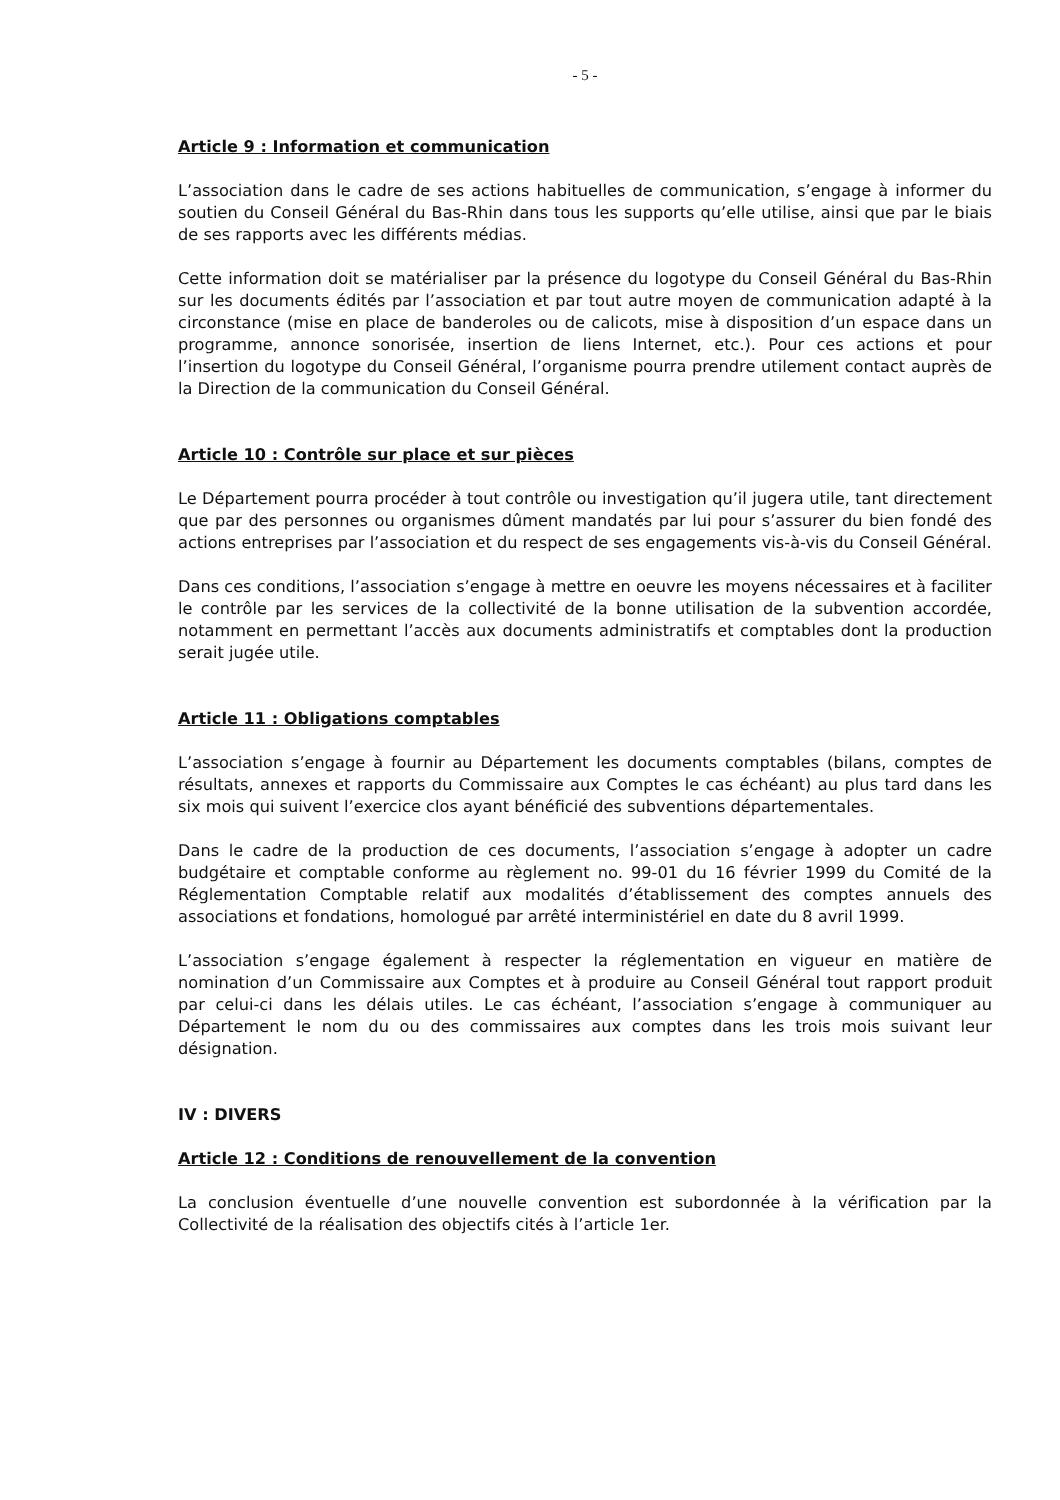- 5 -
Article 9 : Information et communication
L’association dans le cadre de ses actions habituelles de communication, s’engage à informer du soutien du Conseil Général du Bas-Rhin dans tous les supports qu’elle utilise, ainsi que par le biais de ses rapports avec les différents médias.
Cette information doit se matérialiser par la présence du logotype du Conseil Général du Bas-Rhin sur les documents édités par l’association et par tout autre moyen de communication adapté à la circonstance (mise en place de banderoles ou de calicots, mise à disposition d’un espace dans un programme, annonce sonorisée, insertion de liens Internet, etc.). Pour ces actions et pour l’insertion du logotype du Conseil Général, l’organisme pourra prendre utilement contact auprès de la Direction de la communication du Conseil Général.
Article 10 : Contrôle sur place et sur pièces
Le Département pourra procéder à tout contrôle ou investigation qu’il jugera utile, tant directement que par des personnes ou organismes dûment mandatés par lui pour s’assurer du bien fondé des actions entreprises par l’association et du respect de ses engagements vis-à-vis du Conseil Général.
Dans ces conditions, l’association s’engage à mettre en oeuvre les moyens nécessaires et à faciliter le contrôle par les services de la collectivité de la bonne utilisation de la subvention accordée, notamment en permettant l’accès aux documents administratifs et comptables dont la production serait jugée utile.
Article 11 : Obligations comptables
L’association s’engage à fournir au Département les documents comptables (bilans, comptes de résultats, annexes et rapports du Commissaire aux Comptes le cas échéant) au plus tard dans les six mois qui suivent l’exercice clos ayant bénéficié des subventions départementales.
Dans le cadre de la production de ces documents, l’association s’engage à adopter un cadre budgétaire et comptable conforme au règlement no. 99-01 du 16 février 1999 du Comité de la Réglementation Comptable relatif aux modalités d’établissement des comptes annuels des associations et fondations, homologué par arrêté interministériel en date du 8 avril 1999.
L’association s’engage également à respecter la réglementation en vigueur en matière de nomination d’un Commissaire aux Comptes et à produire au Conseil Général tout rapport produit par celui-ci dans les délais utiles. Le cas échéant, l’association s’engage à communiquer au Département le nom du ou des commissaires aux comptes dans les trois mois suivant leur désignation.
IV : DIVERS
Article 12 : Conditions de renouvellement de la convention
La conclusion éventuelle d’une nouvelle convention est subordonnée à la vérification par la Collectivité de la réalisation des objectifs cités à l’article 1er.